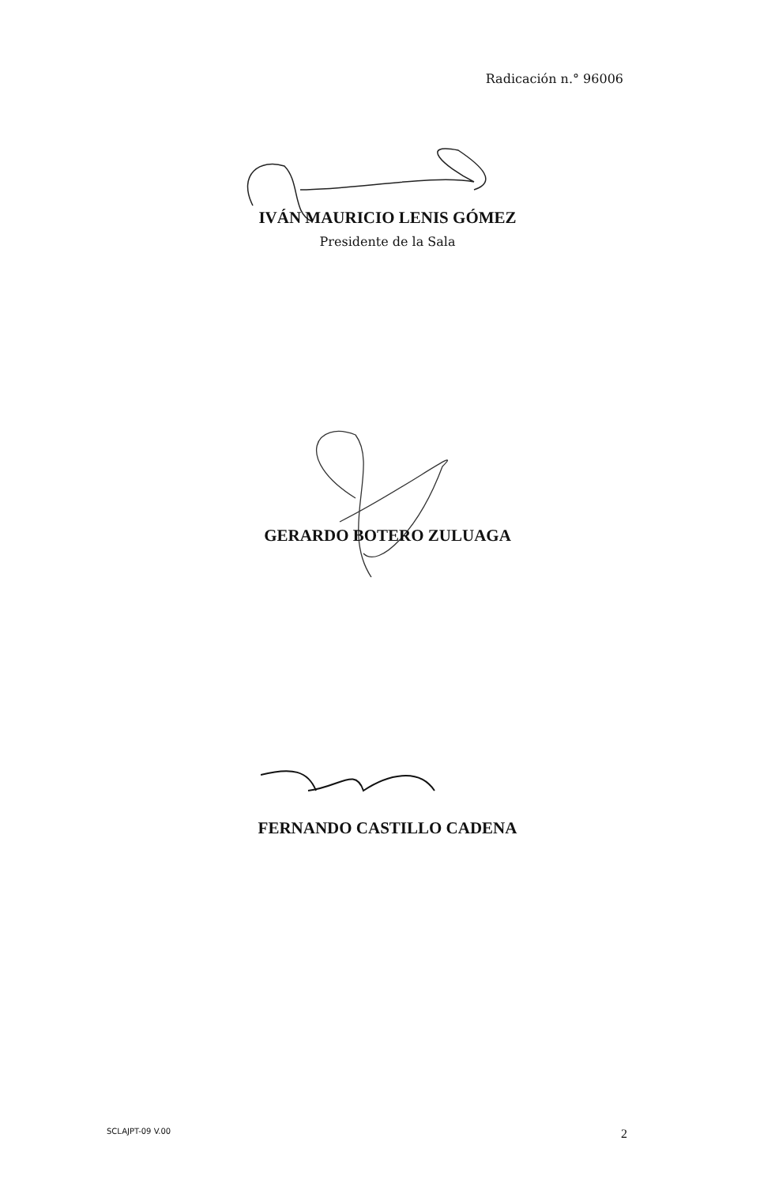Radicación n.° 96006
IVÁN MAURICIO LENIS GÓMEZ
Presidente de la Sala
GERARDO BOTERO ZULUAGA
FERNANDO CASTILLO CADENA
SCLAJPT-09 V.00 2